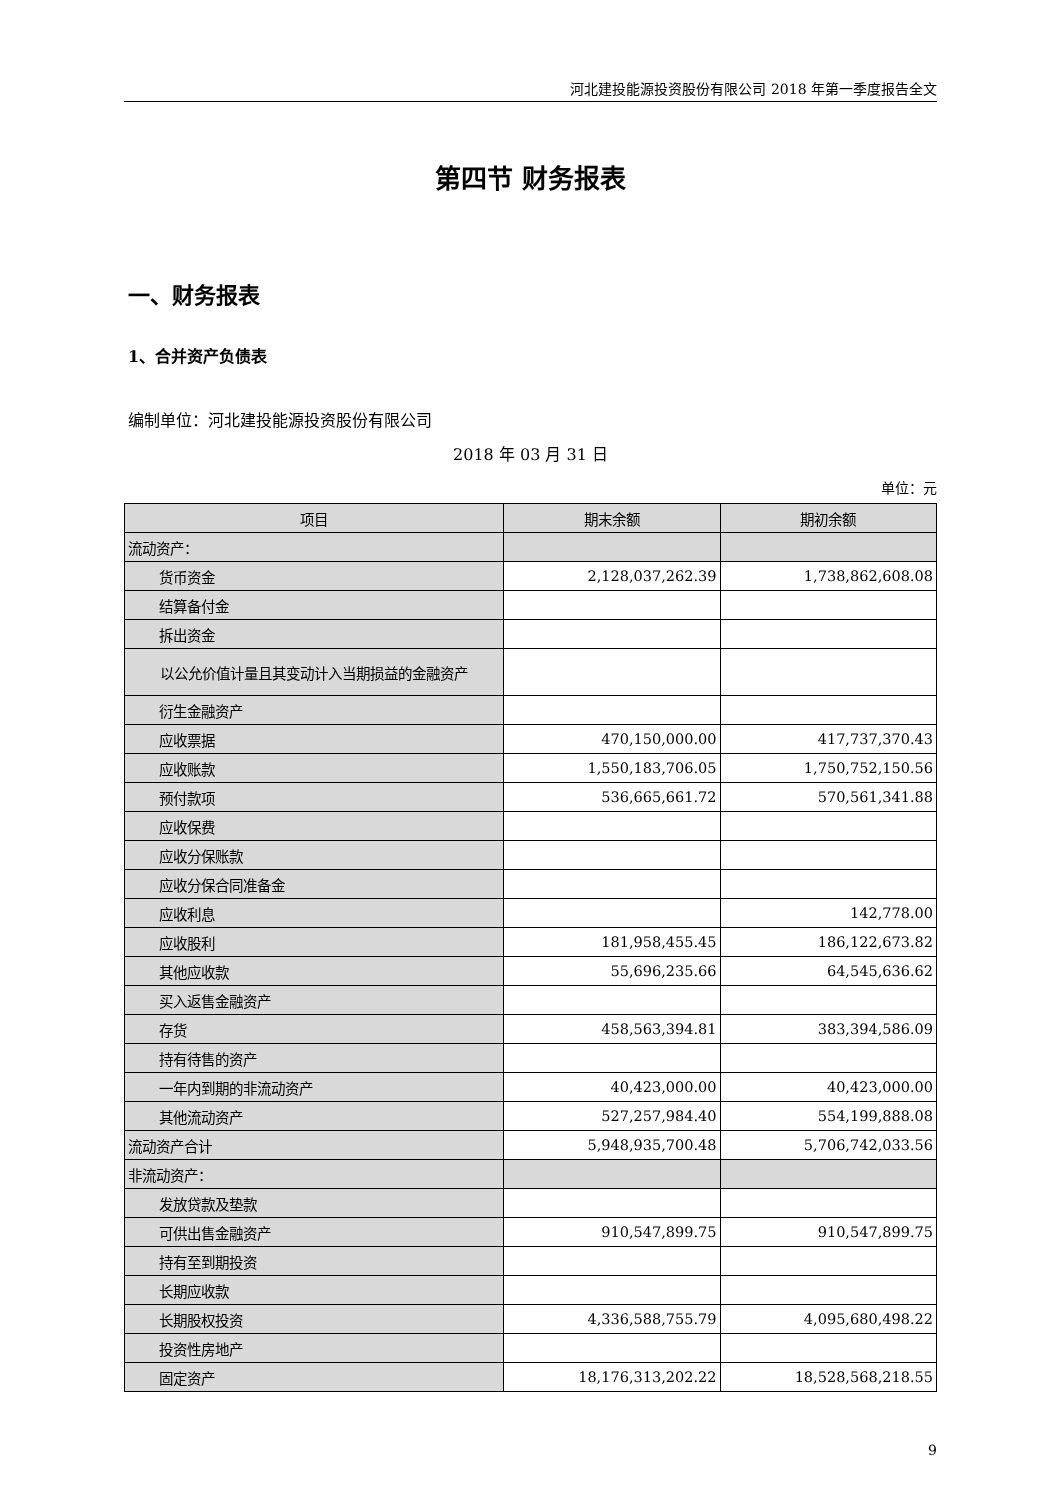河北建投能源投资股份有限公司 2018 年第一季度报告全文
第四节 财务报表
一、财务报表
1、合并资产负债表
编制单位：河北建投能源投资股份有限公司
2018 年 03 月 31 日
单位：元
| 项目 | 期末余额 | 期初余额 |
| --- | --- | --- |
| 流动资产： | | |
| 货币资金 | 2,128,037,262.39 | 1,738,862,608.08 |
| 结算备付金 | | |
| 拆出资金 | | |
| 以公允价值计量且其变动计入当期损益的金融资产 | | |
| 衍生金融资产 | | |
| 应收票据 | 470,150,000.00 | 417,737,370.43 |
| 应收账款 | 1,550,183,706.05 | 1,750,752,150.56 |
| 预付款项 | 536,665,661.72 | 570,561,341.88 |
| 应收保费 | | |
| 应收分保账款 | | |
| 应收分保合同准备金 | | |
| 应收利息 | | 142,778.00 |
| 应收股利 | 181,958,455.45 | 186,122,673.82 |
| 其他应收款 | 55,696,235.66 | 64,545,636.62 |
| 买入返售金融资产 | | |
| 存货 | 458,563,394.81 | 383,394,586.09 |
| 持有待售的资产 | | |
| 一年内到期的非流动资产 | 40,423,000.00 | 40,423,000.00 |
| 其他流动资产 | 527,257,984.40 | 554,199,888.08 |
| 流动资产合计 | 5,948,935,700.48 | 5,706,742,033.56 |
| 非流动资产： | | |
| 发放贷款及垫款 | | |
| 可供出售金融资产 | 910,547,899.75 | 910,547,899.75 |
| 持有至到期投资 | | |
| 长期应收款 | | |
| 长期股权投资 | 4,336,588,755.79 | 4,095,680,498.22 |
| 投资性房地产 | | |
| 固定资产 | 18,176,313,202.22 | 18,528,568,218.55 |
9